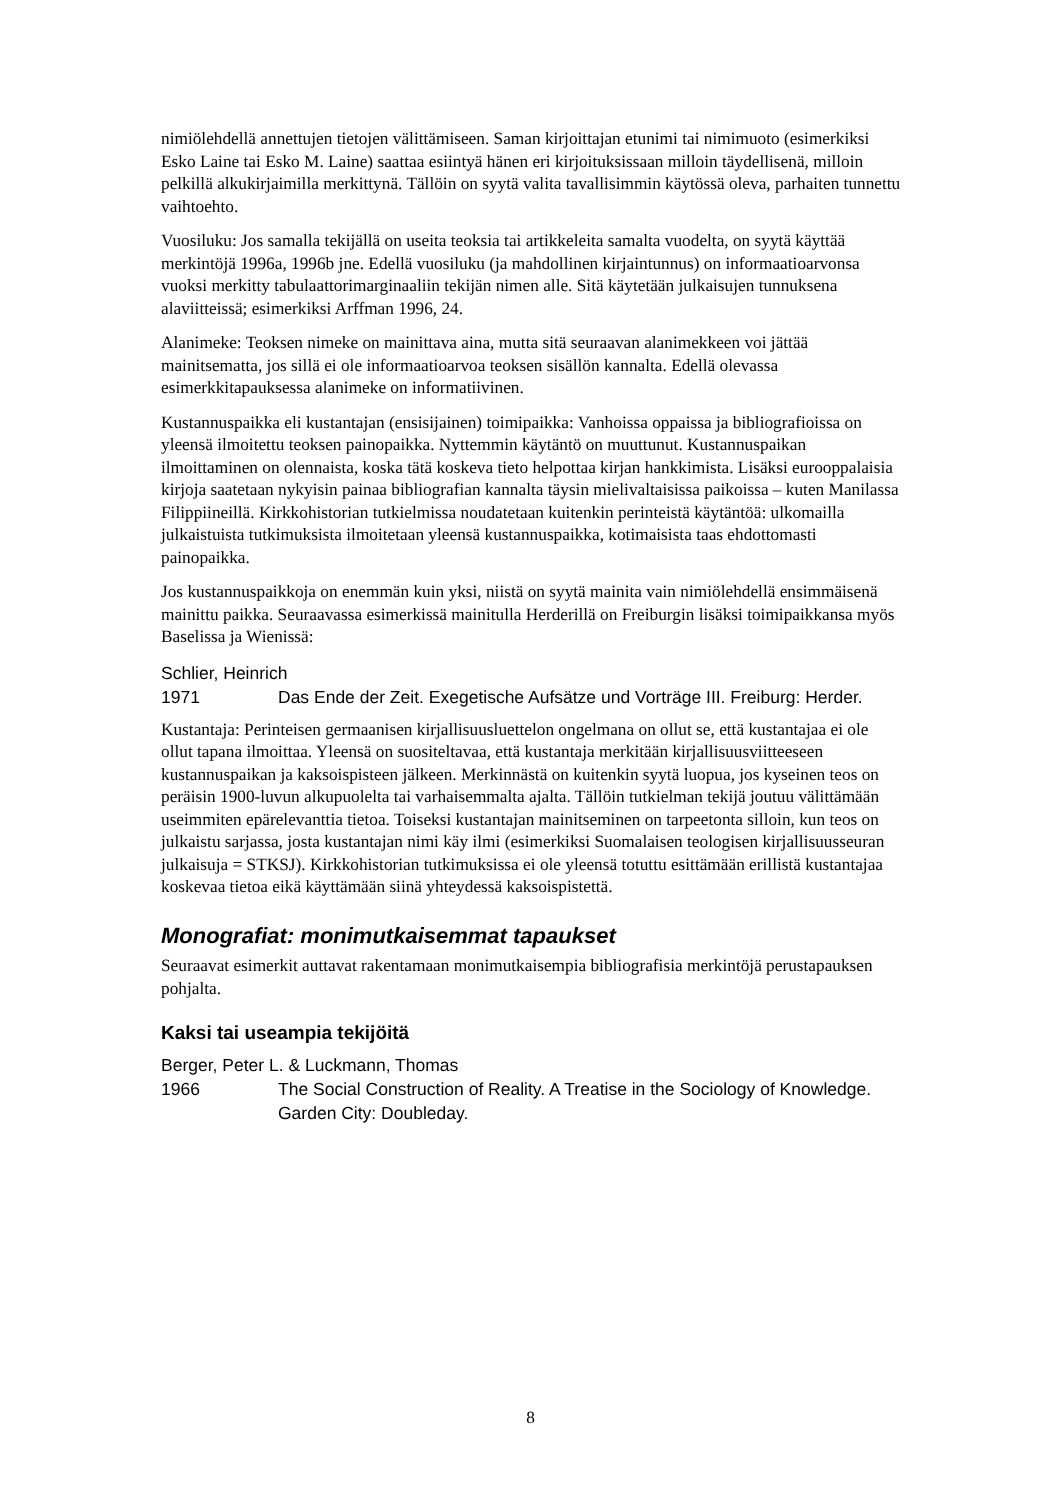nimiölehdellä annettujen tietojen välittämiseen. Saman kirjoittajan etunimi tai nimimuoto (esimerkiksi Esko Laine tai Esko M. Laine) saattaa esiintyä hänen eri kirjoituksissaan milloin täydellisenä, milloin pelkillä alkukirjaimilla merkittynä. Tällöin on syytä valita tavallisimmin käytössä oleva, parhaiten tunnettu vaihtoehto.
Vuosiluku: Jos samalla tekijällä on useita teoksia tai artikkeleita samalta vuodelta, on syytä käyttää merkintöjä 1996a, 1996b jne. Edellä vuosiluku (ja mahdollinen kirjaintunnus) on informaatioarvonsa vuoksi merkitty tabulaattorimarginaaliin tekijän nimen alle. Sitä käytetään julkaisujen tunnuksena alaviitteissä; esimerkiksi Arffman 1996, 24.
Alanimeke: Teoksen nimeke on mainittava aina, mutta sitä seuraavan alanimekkeen voi jättää mainitsematta, jos sillä ei ole informaatioarvoa teoksen sisällön kannalta. Edellä olevassa esimerkkitapauksessa alanimeke on informatiivinen.
Kustannuspaikka eli kustantajan (ensisijainen) toimipaikka: Vanhoissa oppaissa ja bibliografioissa on yleensä ilmoitettu teoksen painopaikka. Nyttemmin käytäntö on muuttunut. Kustannuspaikan ilmoittaminen on olennaista, koska tätä koskeva tieto helpottaa kirjan hankkimista. Lisäksi eurooppalaisia kirjoja saatetaan nykyisin painaa bibliografian kannalta täysin mielivaltaisissa paikoissa – kuten Manilassa Filippiineillä. Kirkkohistorian tutkielmissa noudatetaan kuitenkin perinteistä käytäntöä: ulkomailla julkaistuista tutkimuksista ilmoitetaan yleensä kustannuspaikka, kotimaisista taas ehdottomasti painopaikka.
Jos kustannuspaikkoja on enemmän kuin yksi, niistä on syytä mainita vain nimiölehdellä ensimmäisenä mainittu paikka. Seuraavassa esimerkissä mainitulla Herderillä on Freiburgin lisäksi toimipaikkansa myös Baselissa ja Wienissä:
Schlier, Heinrich
1971 Das Ende der Zeit. Exegetische Aufsätze und Vorträge III. Freiburg: Herder.
Kustantaja: Perinteisen germaanisen kirjallisuusluettelon ongelmana on ollut se, että kustantajaa ei ole ollut tapana ilmoittaa. Yleensä on suositeltavaa, että kustantaja merkitään kirjallisuusviitteeseen kustannuspaikan ja kaksoispisteen jälkeen. Merkinnästä on kuitenkin syytä luopua, jos kyseinen teos on peräisin 1900-luvun alkupuolelta tai varhaisemmalta ajalta. Tällöin tutkielman tekijä joutuu välittämään useimmiten epärelevanttia tietoa. Toiseksi kustantajan mainitseminen on tarpeetonta silloin, kun teos on julkaistu sarjassa, josta kustantajan nimi käy ilmi (esimerkiksi Suomalaisen teologisen kirjallisuusseuran julkaisuja = STKSJ). Kirkkohistorian tutkimuksissa ei ole yleensä totuttu esittämään erillistä kustantajaa koskevaa tietoa eikä käyttämään siinä yhteydessä kaksoispistettä.
Monografiat: monimutkaisemmat tapaukset
Seuraavat esimerkit auttavat rakentamaan monimutkaisempia bibliografisia merkintöjä perustapauksen pohjalta.
Kaksi tai useampia tekijöitä
Berger, Peter L. & Luckmann, Thomas
1966 The Social Construction of Reality. A Treatise in the Sociology of Knowledge. Garden City: Doubleday.
8